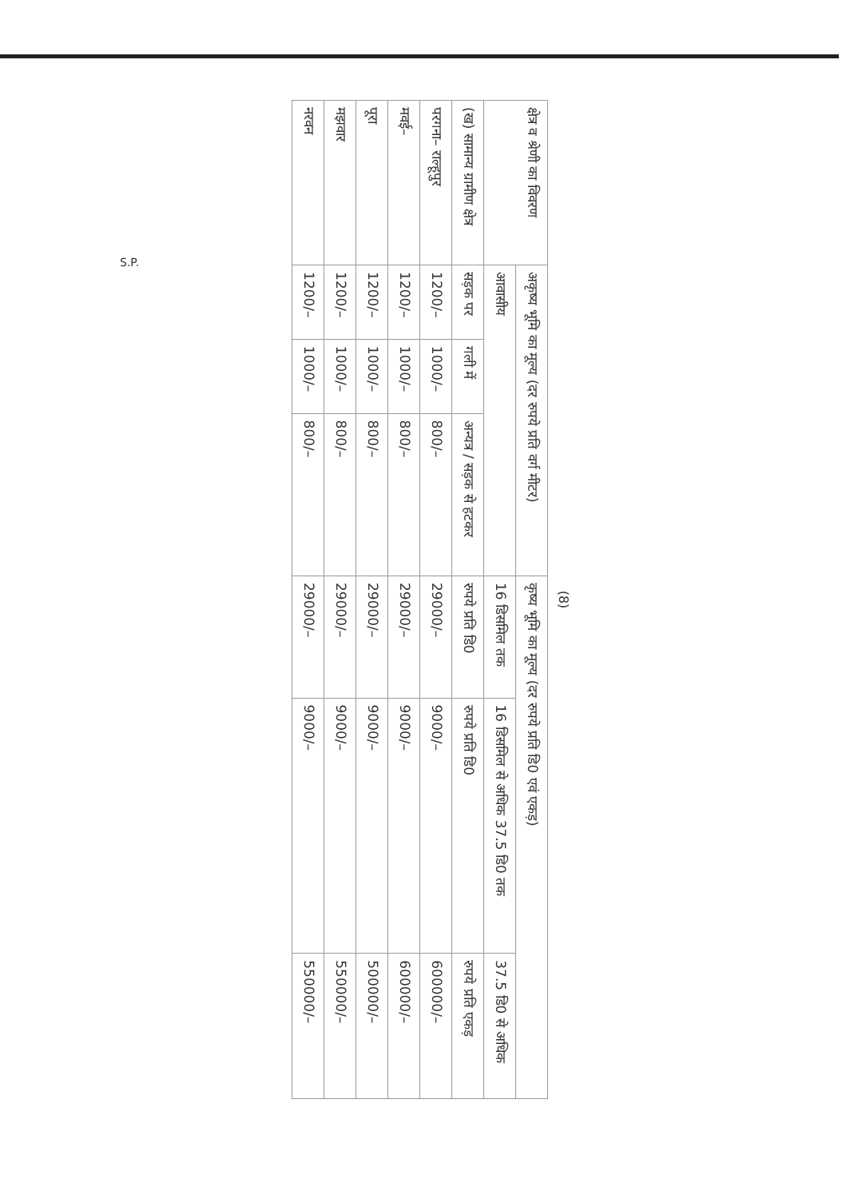(8)
| क्षेत्र व श्रेणी का विवरण | अकृष्य भूमि का मूल्य (दर रुपये प्रति वर्ग मीटर) | | | कृष्य भूमि का मूल्य (दर रुपये प्रति डि0 एवं एकड़) | | |
| --- | --- | --- | --- | --- | --- | --- |
| | आवासीय | | | 16 डिसमिल तक | 16 डिसमिल से अधिक 37.5 डि0 तक | 37.5 डि0 से अधिक |
| (ख) सामान्य ग्रामीण क्षेत्र | सड़क पर | गली में | अन्यत्र / सड़क से हटकर | रुपये प्रति डि0 | रुपये प्रति डि0 | रुपये प्रति एकड़ |
| परगना– राल्हूपुर | 1200/– | 1000/– | 800/– | 29000/– | 9000/– | 600000/– |
| मवई– | 1200/– | 1000/– | 800/– | 29000/– | 9000/– | 600000/– |
| पूरा | 1200/– | 1000/– | 800/– | 29000/– | 9000/– | 500000/– |
| मझवार | 1200/– | 1000/– | 800/– | 29000/– | 9000/– | 550000/– |
| नरवन | 1200/– | 1000/– | 800/– | 29000/– | 9000/– | 550000/– |
S.P.